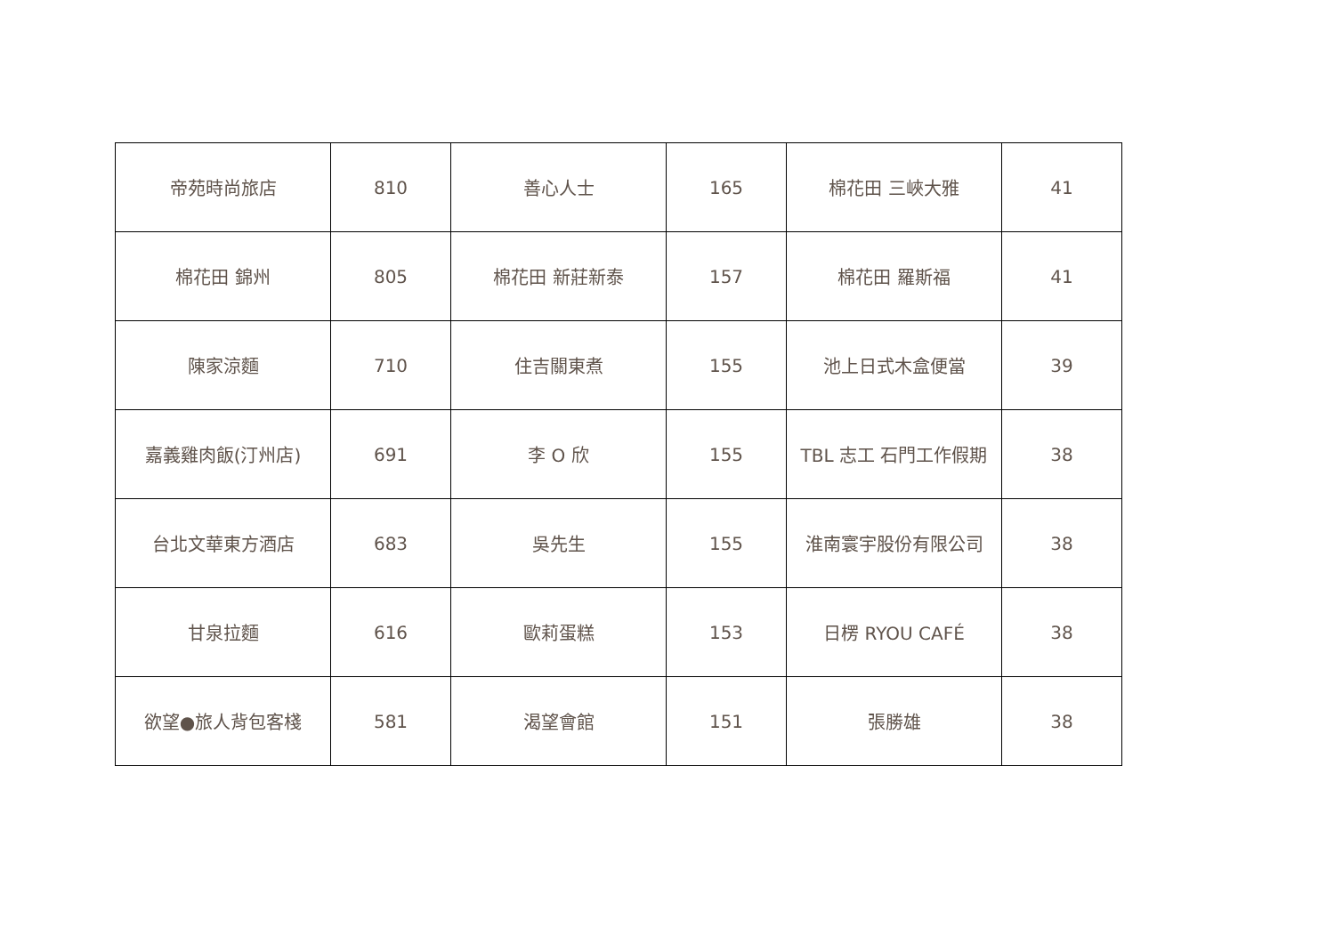| 帝苑時尚旅店 | 810 | 善心人士 | 165 | 棉花田 三峽大雅 | 41 |
| 棉花田 錦州 | 805 | 棉花田 新莊新泰 | 157 | 棉花田 羅斯福 | 41 |
| 陳家涼麵 | 710 | 住吉關東煮 | 155 | 池上日式木盒便當 | 39 |
| 嘉義雞肉飯(汀州店) | 691 | 李 O 欣 | 155 | TBL 志工 石門工作假期 | 38 |
| 台北文華東方酒店 | 683 | 吳先生 | 155 | 淮南寰宇股份有限公司 | 38 |
| 甘泉拉麵 | 616 | 歐莉蛋糕 | 153 | 日楞 RYOU CAFÉ | 38 |
| 欲望●旅人背包客棧 | 581 | 渴望會館 | 151 | 張勝雄 | 38 |